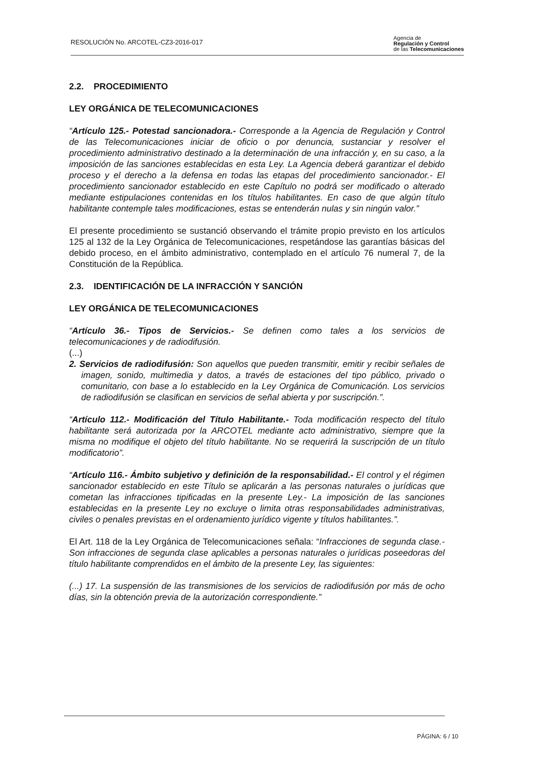RESOLUCIÓN No. ARCOTEL-CZ3-2016-017
Agencia de
Regulación y Control
de las Telecomunicaciones
2.2. PROCEDIMIENTO
LEY ORGÁNICA DE TELECOMUNICACIONES
“Artículo 125.- Potestad sancionadora.- Corresponde a la Agencia de Regulación y Control de las Telecomunicaciones iniciar de oficio o por denuncia, sustanciar y resolver el procedimiento administrativo destinado a la determinación de una infracción y, en su caso, a la imposición de las sanciones establecidas en esta Ley. La Agencia deberá garantizar el debido proceso y el derecho a la defensa en todas las etapas del procedimiento sancionador.- El procedimiento sancionador establecido en este Capítulo no podrá ser modificado o alterado mediante estipulaciones contenidas en los títulos habilitantes. En caso de que algún título habilitante contemple tales modificaciones, estas se entenderán nulas y sin ningún valor.”
El presente procedimiento se sustanció observando el trámite propio previsto en los artículos 125 al 132 de la Ley Orgánica de Telecomunicaciones, respetándose las garantías básicas del debido proceso, en el ámbito administrativo, contemplado en el artículo 76 numeral 7, de la Constitución de la República.
2.3. IDENTIFICACIÓN DE LA INFRACCIÓN Y SANCIÓN
LEY ORGÁNICA DE TELECOMUNICACIONES
“Artículo 36.- Tipos de Servicios.- Se definen como tales a los servicios de telecomunicaciones y de radiodifusión.
(...)
2. Servicios de radiodifusión: Son aquellos que pueden transmitir, emitir y recibir señales de imagen, sonido, multimedia y datos, a través de estaciones del tipo público, privado o comunitario, con base a lo establecido en la Ley Orgánica de Comunicación. Los servicios de radiodifusión se clasifican en servicios de señal abierta y por suscripción.”.
“Artículo 112.- Modificación del Título Habilitante.- Toda modificación respecto del título habilitante será autorizada por la ARCOTEL mediante acto administrativo, siempre que la misma no modifique el objeto del título habilitante. No se requerirá la suscripción de un título modificatorio”.
“Artículo 116.- Ámbito subjetivo y definición de la responsabilidad.- El control y el régimen sancionador establecido en este Título se aplicarán a las personas naturales o jurídicas que cometan las infracciones tipificadas en la presente Ley.- La imposición de las sanciones establecidas en la presente Ley no excluye o limita otras responsabilidades administrativas, civiles o penales previstas en el ordenamiento jurídico vigente y títulos habilitantes.”.
El Art. 118 de la Ley Orgánica de Telecomunicaciones señala: “Infracciones de segunda clase.- Son infracciones de segunda clase aplicables a personas naturales o jurídicas poseedoras del título habilitante comprendidos en el ámbito de la presente Ley, las siguientes:
(...) 17. La suspensión de las transmisiones de los servicios de radiodifusión por más de ocho días, sin la obtención previa de la autorización correspondiente.”
PÁGINA: 6 / 10